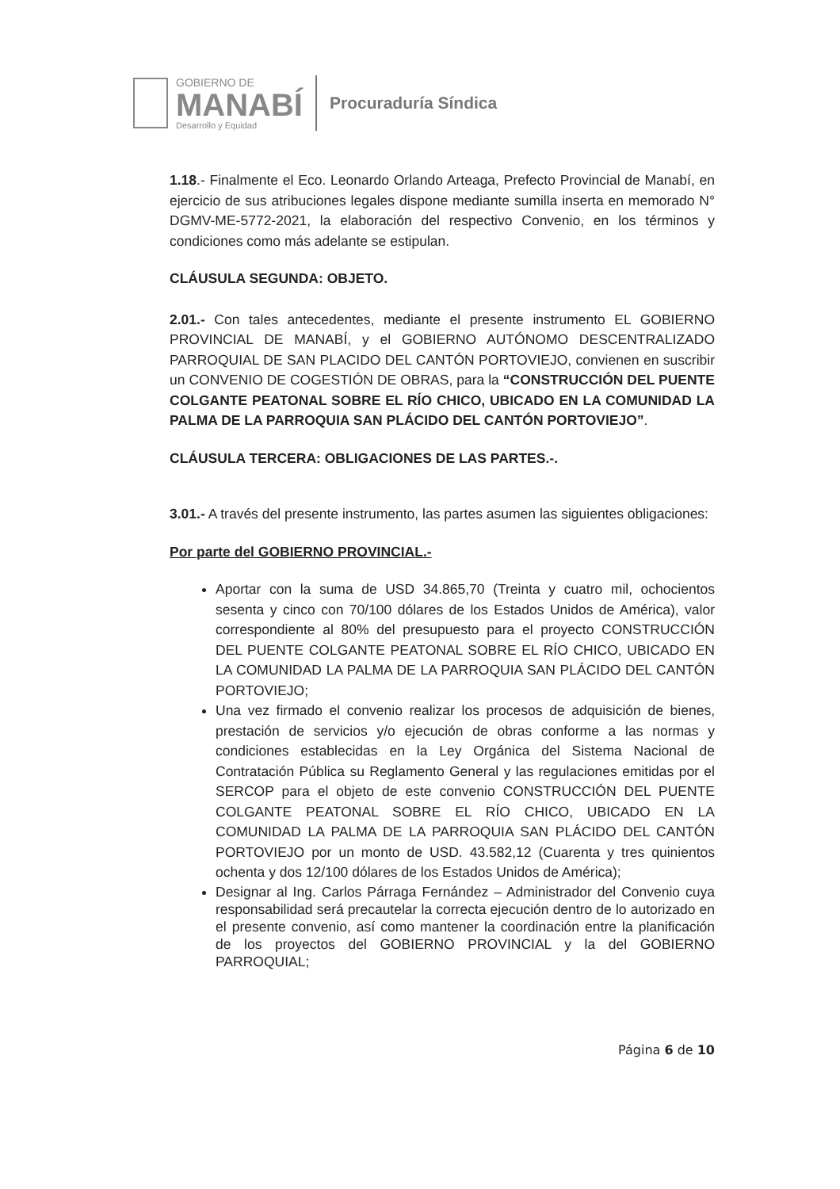GOBIERNO DE
MANABÍ
Desarrollo y Equidad
Procuraduría Síndica
1.18.- Finalmente el Eco. Leonardo Orlando Arteaga, Prefecto Provincial de Manabí, en ejercicio de sus atribuciones legales dispone mediante sumilla inserta en memorado N° DGMV-ME-5772-2021, la elaboración del respectivo Convenio, en los términos y condiciones como más adelante se estipulan.
CLÁUSULA SEGUNDA: OBJETO.
2.01.- Con tales antecedentes, mediante el presente instrumento EL GOBIERNO PROVINCIAL DE MANABÍ, y el GOBIERNO AUTÓNOMO DESCENTRALIZADO PARROQUIAL DE SAN PLACIDO DEL CANTÓN PORTOVIEJO, convienen en suscribir un CONVENIO DE COGESTIÓN DE OBRAS, para la “CONSTRUCCIÓN DEL PUENTE COLGANTE PEATONAL SOBRE EL RÍO CHICO, UBICADO EN LA COMUNIDAD LA PALMA DE LA PARROQUIA SAN PLÁCIDO DEL CANTÓN PORTOVIEJO”.
CLÁUSULA TERCERA: OBLIGACIONES DE LAS PARTES.-.
3.01.- A través del presente instrumento, las partes asumen las siguientes obligaciones:
Por parte del GOBIERNO PROVINCIAL.-
Aportar con la suma de USD 34.865,70 (Treinta y cuatro mil, ochocientos sesenta y cinco con 70/100 dólares de los Estados Unidos de América), valor correspondiente al 80% del presupuesto para el proyecto CONSTRUCCIÓN DEL PUENTE COLGANTE PEATONAL SOBRE EL RÍO CHICO, UBICADO EN LA COMUNIDAD LA PALMA DE LA PARROQUIA SAN PLÁCIDO DEL CANTÓN PORTOVIEJO;
Una vez firmado el convenio realizar los procesos de adquisición de bienes, prestación de servicios y/o ejecución de obras conforme a las normas y condiciones establecidas en la Ley Orgánica del Sistema Nacional de Contratación Pública su Reglamento General y las regulaciones emitidas por el SERCOP para el objeto de este convenio CONSTRUCCIÓN DEL PUENTE COLGANTE PEATONAL SOBRE EL RÍO CHICO, UBICADO EN LA COMUNIDAD LA PALMA DE LA PARROQUIA SAN PLÁCIDO DEL CANTÓN PORTOVIEJO por un monto de USD. 43.582,12 (Cuarenta y tres quinientos ochenta y dos 12/100 dólares de los Estados Unidos de América);
Designar al Ing. Carlos Párraga Fernández – Administrador del Convenio cuya responsabilidad será precautelar la correcta ejecución dentro de lo autorizado en el presente convenio, así como mantener la coordinación entre la planificación de los proyectos del GOBIERNO PROVINCIAL y la del GOBIERNO PARROQUIAL;
Página 6 de 10